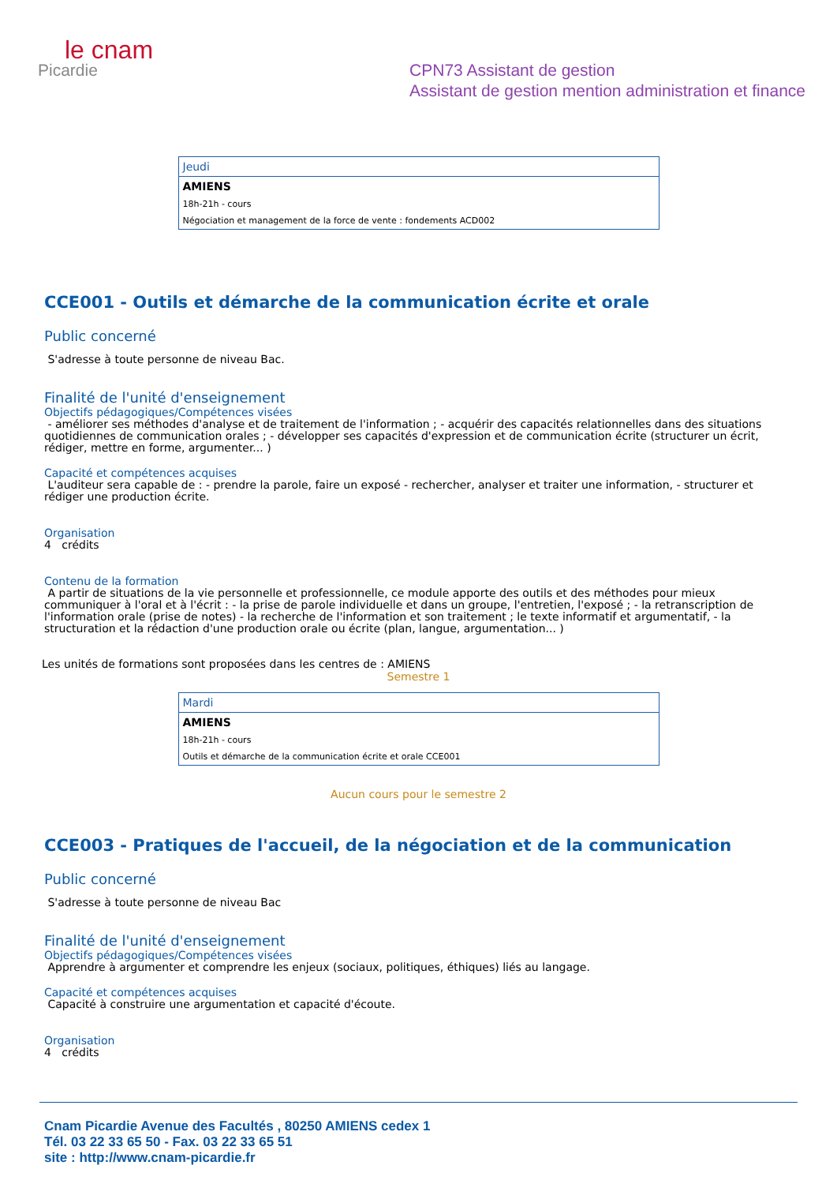le cnam
Picardie
CPN73 Assistant de gestion
Assistant de gestion mention administration et finance
| Jeudi |
| AMIENS |
| 18h-21h - cours |
| Négociation et management de la force de vente : fondements ACD002 |
CCE001 - Outils et démarche de la communication écrite et orale
Public concerné
S'adresse à toute personne de niveau Bac.
Finalité de l'unité d'enseignement
Objectifs pédagogiques/Compétences visées
- améliorer ses méthodes d'analyse et de traitement de l'information ; - acquérir des capacités relationnelles dans des situations quotidiennes de communication orales ; - développer ses capacités d'expression et de communication écrite (structurer un écrit, rédiger, mettre en forme, argumenter... )
Capacité et compétences acquises
L'auditeur sera capable de : - prendre la parole, faire un exposé - rechercher, analyser et traiter une information, - structurer et rédiger une production écrite.
Organisation
4 crédits
Contenu de la formation
A partir de situations de la vie personnelle et professionnelle, ce module apporte des outils et des méthodes pour mieux communiquer à l'oral et à l'écrit : - la prise de parole individuelle et dans un groupe, l'entretien, l'exposé ; - la retranscription de l'information orale (prise de notes) - la recherche de l'information et son traitement ; le texte informatif et argumentatif, - la structuration et la rédaction d'une production orale ou écrite (plan, langue, argumentation... )
Les unités de formations sont proposées dans les centres de : AMIENS
Semestre 1
| Mardi |
| AMIENS |
| 18h-21h - cours |
| Outils et démarche de la communication écrite et orale CCE001 |
Aucun cours pour le semestre 2
CCE003 - Pratiques de l'accueil, de la négociation et de la communication
Public concerné
S'adresse à toute personne de niveau Bac
Finalité de l'unité d'enseignement
Objectifs pédagogiques/Compétences visées
Apprendre à argumenter et comprendre les enjeux (sociaux, politiques, éthiques) liés au langage.
Capacité et compétences acquises
Capacité à construire une argumentation et capacité d'écoute.
Organisation
4 crédits
Cnam Picardie Avenue des Facultés , 80250 AMIENS cedex 1
Tél. 03 22 33 65 50 - Fax. 03 22 33 65 51
site : http://www.cnam-picardie.fr